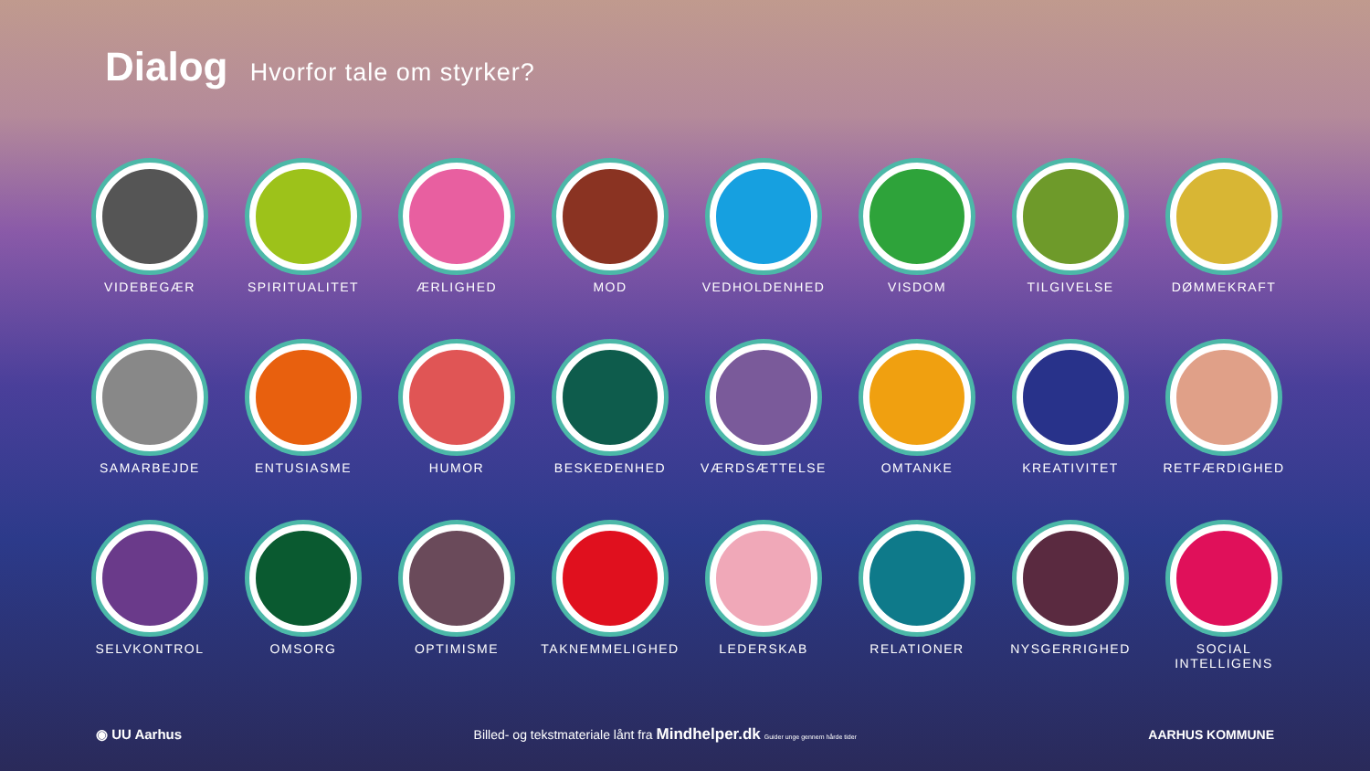Dialog Hvorfor tale om styrker?
VIDEBEGÆR
SPIRITUALITET
ÆRLIGHED
MOD
VEDHOLDENHED
VISDOM
TILGIVELSE
DØMMEKRAFT
SAMARBEJDE
ENTUSIASME
HUMOR
BESKEDENHED
VÆRDSÆTTELSE
OMTANKE
KREATIVITET
RETFÆRDIGHED
SELVKONTROL
OMSORG
OPTIMISME
TAKNEMMELIGHED
LEDERSKAB
RELATIONER
NYSGERRIGHED
SOCIAL INTELLIGENS
◉ UU Aarhus
Billed- og tekstmateriale lånt fra Mindhelper.dk Guider unge gennem hårde tider
AARHUS KOMMUNE